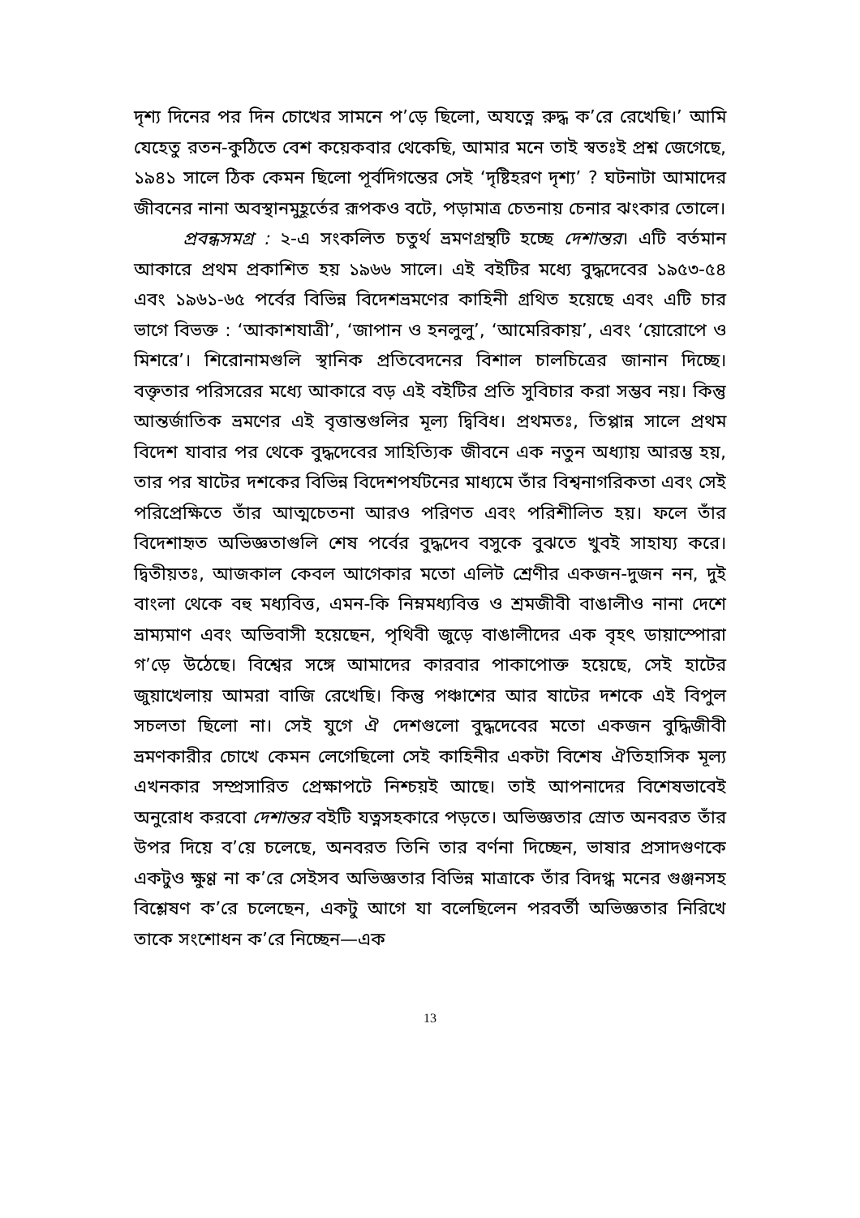দৃশ্য দিনের পর দিন চোখের সামনে প’ড়ে ছিলো, অযত্নে রুদ্ধ ক’রে রেখেছি।’ আমি যেহেতু রতন-কুঠিতে বেশ কয়েকবার থেকেছি, আমার মনে তাই স্বতঃই প্রশ্ন জেগেছে, ১৯৪১ সালে ঠিক কেমন ছিলো পূর্বদিগন্তের সেই ‘দৃষ্টিহরণ দৃশ্য’ ? ঘটনাটা আমাদের জীবনের নানা অবস্থানমুহূর্তের রূপকও বটে, পড়ামাত্র চেতনায় চেনার ঝংকার তোলে।
প্রবন্ধসমগ্র : ২-এ সংকলিত চতুর্থ ভ্রমণগ্রন্থটি হচ্ছে দেশান্তর। এটি বর্তমান আকারে প্রথম প্রকাশিত হয় ১৯৬৬ সালে। এই বইটির মধ্যে বুদ্ধদেবের ১৯৫৩-৫৪ এবং ১৯৬১-৬৫ পর্বের বিভিন্ন বিদেশভ্রমণের কাহিনী গ্রথিত হয়েছে এবং এটি চার ভাগে বিভক্ত : ‘আকাশযাত্রী’, ‘জাপান ও হনলুলু’, ‘আমেরিকায়’, এবং ‘য়োরোপে ও মিশরে’। শিরোনামগুলি স্থানিক প্রতিবেদনের বিশাল চালচিত্রের জানান দিচ্ছে। বক্তৃতার পরিসরের মধ্যে আকারে বড় এই বইটির প্রতি সুবিচার করা সম্ভব নয়। কিন্তু আন্তর্জাতিক ভ্রমণের এই বৃত্তান্তগুলির মূল্য দ্বিবিধ। প্রথমতঃ, তিপ্পান্ন সালে প্রথম বিদেশ যাবার পর থেকে বুদ্ধদেবের সাহিত্যিক জীবনে এক নতুন অধ্যায় আরম্ভ হয়, তার পর ষাটের দশকের বিভিন্ন বিদেশপর্যটনের মাধ্যমে তাঁর বিশ্বনাগরিকতা এবং সেই পরিপ্রেক্ষিতে তাঁর আত্মচেতনা আরও পরিণত এবং পরিশীলিত হয়। ফলে তাঁর বিদেশাহৃত অভিজ্ঞতাগুলি শেষ পর্বের বুদ্ধদেব বসুকে বুঝতে খুবই সাহায্য করে। দ্বিতীয়তঃ, আজকাল কেবল আগেকার মতো এলিট শ্রেণীর একজন-দুজন নন, দুই বাংলা থেকে বহু মধ্যবিত্ত, এমন-কি নিম্নমধ্যবিত্ত ও শ্রমজীবী বাঙালীও নানা দেশে ভ্রাম্যমাণ এবং অভিবাসী হয়েছেন, পৃথিবী জুড়ে বাঙালীদের এক বৃহৎ ডায়াস্পোরা গ’ড়ে উঠেছে। বিশ্বের সঙ্গে আমাদের কারবার পাকাপোক্ত হয়েছে, সেই হাটের জুয়াখেলায় আমরা বাজি রেখেছি। কিন্তু পঞ্চাশের আর ষাটের দশকে এই বিপুল সচলতা ছিলো না। সেই যুগে ঐ দেশগুলো বুদ্ধদেবের মতো একজন বুদ্ধিজীবী ভ্রমণকারীর চোখে কেমন লেগেছিলো সেই কাহিনীর একটা বিশেষ ঐতিহাসিক মূল্য এখনকার সম্প্রসারিত প্রেক্ষাপটে নিশ্চয়ই আছে। তাই আপনাদের বিশেষভাবেই অনুরোধ করবো দেশান্তর বইটি যত্নসহকারে পড়তে। অভিজ্ঞতার স্রোত অনবরত তাঁর উপর দিয়ে ব’য়ে চলেছে, অনবরত তিনি তার বর্ণনা দিচ্ছেন, ভাষার প্রসাদগুণকে একটুও ক্ষুণ্ণ না ক’রে সেইসব অভিজ্ঞতার বিভিন্ন মাত্রাকে তাঁর বিদগ্ধ মনের গুঞ্জনসহ বিশ্লেষণ ক’রে চলেছেন, একটু আগে যা বলেছিলেন পরবর্তী অভিজ্ঞতার নিরিখে তাকে সংশোধন ক’রে নিচ্ছেন—এক
13